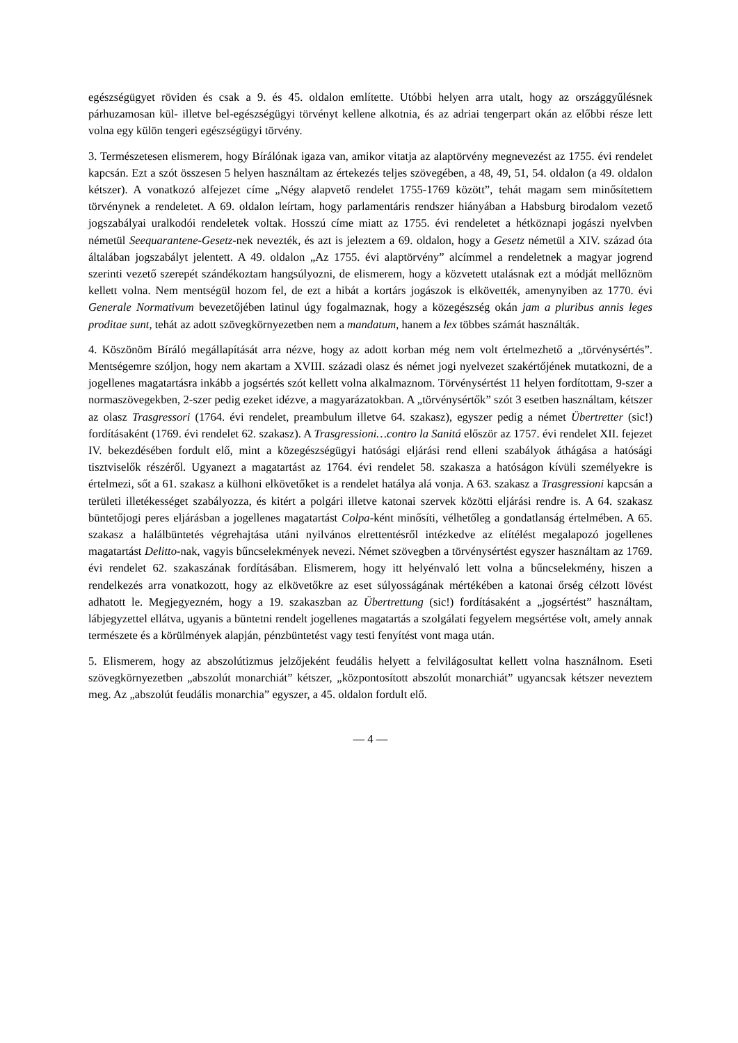egészségügyet röviden és csak a 9. és 45. oldalon említette. Utóbbi helyen arra utalt, hogy az országgyűlésnek párhuzamosan kül- illetve bel-egészségügyi törvényt kellene alkotnia, és az adriai tengerpart okán az előbbi része lett volna egy külön tengeri egészségügyi törvény.
3. Természetesen elismerem, hogy Bírálónak igaza van, amikor vitatja az alaptörvény megnevezést az 1755. évi rendelet kapcsán. Ezt a szót összesen 5 helyen használtam az értekezés teljes szövegében, a 48, 49, 51, 54. oldalon (a 49. oldalon kétszer). A vonatkozó alfejezet címe „Négy alapvető rendelet 1755-1769 között”, tehát magam sem minősítettem törvénynek a rendeletet. A 69. oldalon leírtam, hogy parlamentáris rendszer hiányában a Habsburg birodalom vezető jogszabályai uralkodói rendeletek voltak. Hosszú címe miatt az 1755. évi rendeletet a hétköznapi jogászi nyelvben németül Seequarantene-Gesetz-nek nevezték, és azt is jeleztem a 69. oldalon, hogy a Gesetz németül a XIV. század óta általában jogszabályt jelentett. A 49. oldalon „Az 1755. évi alaptörvény” alcímmel a rendeletnek a magyar jogrend szerinti vezető szerepét szándékoztam hangsúlyozni, de elismerem, hogy a közvetett utalásnak ezt a módját mellőznöm kellett volna. Nem mentségül hozom fel, de ezt a hibát a kortárs jogászok is elkövették, amenynyiben az 1770. évi Generale Normativum bevezetőjében latinul úgy fogalmaznak, hogy a közegészség okán jam a pluribus annis leges proditae sunt, tehát az adott szövegkörnyezetben nem a mandatum, hanem a lex többes számát használták.
4. Köszönöm Bíráló megállapítását arra nézve, hogy az adott korban még nem volt értelmezhető a „törvénysértés”. Mentségemre szóljon, hogy nem akartam a XVIII. századi olasz és német jogi nyelvezet szakértőjének mutatkozni, de a jogellenes magatartásra inkább a jogsértés szót kellett volna alkalmaznom. Törvénysértést 11 helyen fordítottam, 9-szer a normaszövegekben, 2-szer pedig ezeket idézve, a magyarázatokban. A „törvénysértők” szót 3 esetben használtam, kétszer az olasz Trasgressori (1764. évi rendelet, preambulum illetve 64. szakasz), egyszer pedig a német Übertretter (sic!) fordításaként (1769. évi rendelet 62. szakasz). A Trasgressioni…contro la Sanitá először az 1757. évi rendelet XII. fejezet IV. bekezdésében fordult elő, mint a közegészségügyi hatósági eljárási rend elleni szabályok áthágása a hatósági tisztviselők részéről. Ugyanezt a magatartást az 1764. évi rendelet 58. szakasza a hatóságon kívüli személyekre is értelmezi, sőt a 61. szakasz a külhoni elkövetőket is a rendelet hatálya alá vonja. A 63. szakasz a Trasgressioni kapcsán a területi illetékességet szabályozza, és kitért a polgári illetve katonai szervek közötti eljárási rendre is. A 64. szakasz büntetőjogi peres eljárásban a jogellenes magatartást Colpa-ként minősíti, vélhetőleg a gondatlanság értelmében. A 65. szakasz a halálbüntetés végrehajtása utáni nyilvános elrettentésről intézkedve az elítélést megalapozó jogellenes magatartást Delitto-nak, vagyis bűncselekmények nevezi. Német szövegben a törvénysértést egyszer használtam az 1769. évi rendelet 62. szakaszának fordításában. Elismerem, hogy itt helyénvaló lett volna a bűncselekmény, hiszen a rendelkezés arra vonatkozott, hogy az elkövetőkre az eset súlyosságának mértékében a katonai őrség célzott lövést adhatott le. Megjegyezném, hogy a 19. szakaszban az Übertrettung (sic!) fordításaként a „jogsértést” használtam, lábjegyzettel ellátva, ugyanis a büntetni rendelt jogellenes magatartás a szolgálati fegyelem megsértése volt, amely annak természete és a körülmények alapján, pénzbüntetést vagy testi fenyítést vont maga után.
5. Elismerem, hogy az abszolútizmus jelzőjeként feudális helyett a felvilágosultat kellett volna használnom. Eseti szövegkörnyezetben „abszolút monarchiát” kétszer, „központosított abszolút monarchiát” ugyancsak kétszer neveztem meg. Az „abszolút feudális monarchia” egyszer, a 45. oldalon fordult elő.
— 4 —